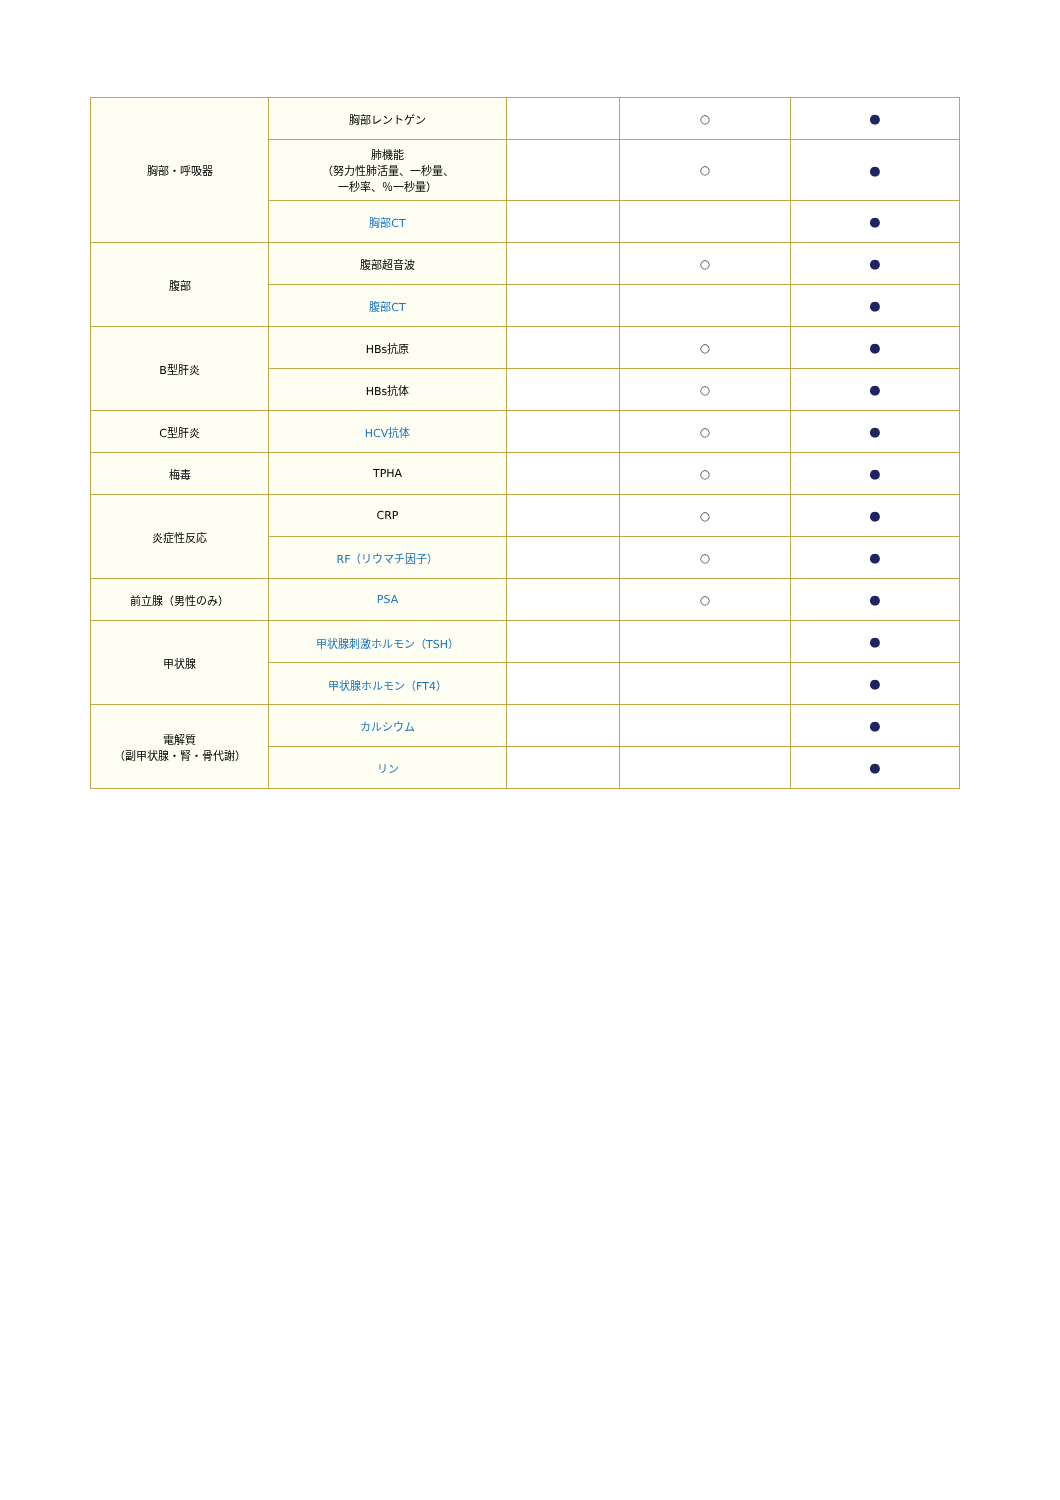| 胸部・呼吸器 | 胸部レントゲン | | ○ | ● |
| | 肺機能 （努力性肺活量、一秒量、 一秒率、％一秒量） | | ○ | ● |
| | 胸部CT | | | ● |
| 腹部 | 腹部超音波 | | ○ | ● |
| | 腹部CT | | | ● |
| B型肝炎 | HBs抗原 | | ○ | ● |
| | HBs抗体 | | ○ | ● |
| C型肝炎 | HCV抗体 | | ○ | ● |
| 梅毒 | TPHA | | ○ | ● |
| 炎症性反応 | CRP | | ○ | ● |
| | RF（リウマチ因子） | | ○ | ● |
| 前立腺（男性のみ） | PSA | | ○ | ● |
| 甲状腺 | 甲状腺刺激ホルモン（TSH） | | | ● |
| | 甲状腺ホルモン（FT4） | | | ● |
| 電解質 （副甲状腺・腎・骨代謝） | カルシウム | | | ● |
| | リン | | | ● |